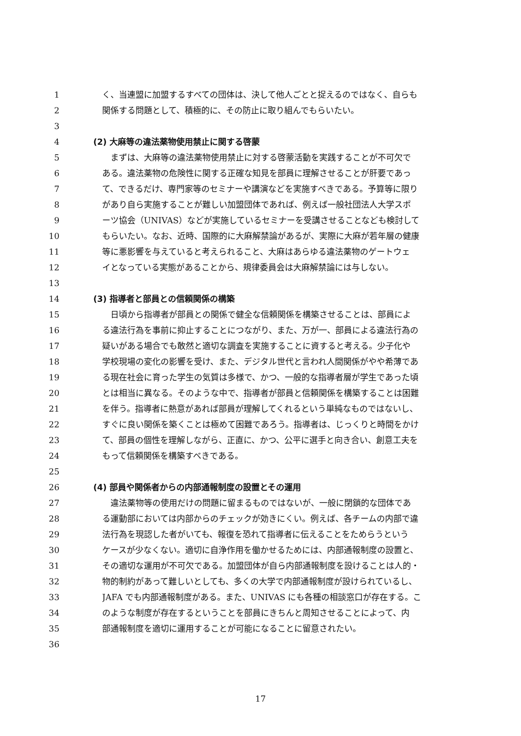1 く、当連盟に加盟するすべての団体は、決して他人ごとと捉えるのではなく、自らも
2 関係する問題として、積極的に、その防止に取り組んでもらいたい。
3
4 (2) 大麻等の違法薬物使用禁止に関する啓蒙
5　まずは、大麻等の違法薬物使用禁止に対する啓蒙活動を実践することが不可欠で
6 ある。違法薬物の危険性に関する正確な知見を部員に理解させることが肝要であっ
7 て、できるだけ、専門家等のセミナーや講演などを実施すべきである。予算等に限り
8 があり自ら実施することが難しい加盟団体であれば、例えば一般社団法人大学スポ
9 ーツ協会（UNIVAS）などが実施しているセミナーを受講させることなども検討して
10 もらいたい。なお、近時、国際的に大麻解禁論があるが、実際に大麻が若年層の健康
11 等に悪影響を与えていると考えられること、大麻はあらゆる違法薬物のゲートウェ
12 イとなっている実態があることから、規律委員会は大麻解禁論には与しない。
13
14 (3) 指導者と部員との信頼関係の構築
15　日頃から指導者が部員との関係で健全な信頼関係を構築させることは、部員によ
16 る違法行為を事前に抑止することにつながり、また、万が一、部員による違法行為の
17 疑いがある場合でも敢然と適切な調査を実施することに資すると考える。少子化や
18 学校現場の変化の影響を受け、また、デジタル世代と言われ人間関係がやや希薄であ
19 る現在社会に育った学生の気質は多様で、かつ、一般的な指導者層が学生であった頃
20 とは相当に異なる。そのような中で、指導者が部員と信頼関係を構築することは困難
21 を伴う。指導者に熱意があれば部員が理解してくれるという単純なものではないし、
22 すぐに良い関係を築くことは極めて困難であろう。指導者は、じっくりと時間をかけ
23 て、部員の個性を理解しながら、正直に、かつ、公平に選手と向き合い、創意工夫を
24 もって信頼関係を構築すべきである。
25
26 (4) 部員や関係者からの内部通報制度の設置とその運用
27　違法薬物等の使用だけの問題に留まるものではないが、一般に閉鎖的な団体であ
28 る運動部においては内部からのチェックが効きにくい。例えば、各チームの内部で違
29 法行為を現認した者がいても、報復を恐れて指導者に伝えることをためらうという
30 ケースが少なくない。適切に自浄作用を働かせるためには、内部通報制度の設置と、
31 その適切な運用が不可欠である。加盟団体が自ら内部通報制度を設けることは人的・
32 物的制約があって難しいとしても、多くの大学で内部通報制度が設けられているし、
33 JAFA でも内部通報制度がある。また、UNIVAS にも各種の相談窓口が存在する。こ
34 のような制度が存在するということを部員にきちんと周知させることによって、内
35 部通報制度を適切に運用することが可能になることに留意されたい。
36
17